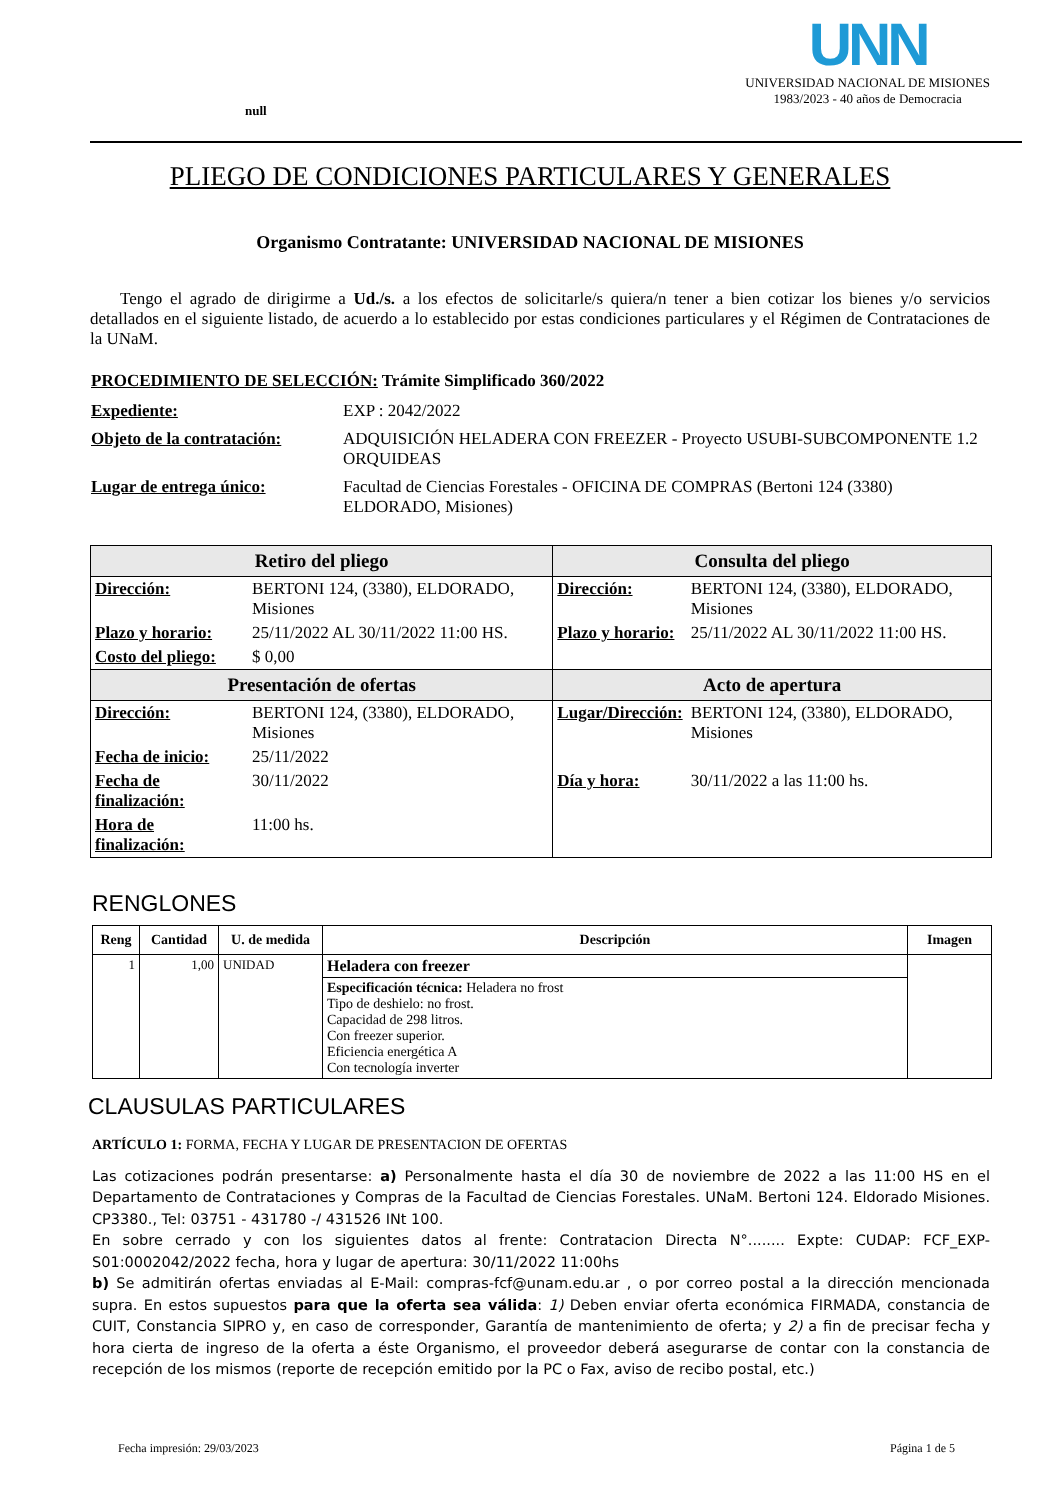null
UNN
UNIVERSIDAD NACIONAL DE MISIONES
1983/2023 - 40 años de Democracia
PLIEGO DE CONDICIONES PARTICULARES Y GENERALES
Organismo Contratante: UNIVERSIDAD NACIONAL DE MISIONES
Tengo el agrado de dirigirme a Ud./s. a los efectos de solicitarle/s quiera/n tener a bien cotizar los bienes y/o servicios detallados en el siguiente listado, de acuerdo a lo establecido por estas condiciones particulares y el Régimen de Contrataciones de la UNaM.
PROCEDIMIENTO DE SELECCIÓN: Trámite Simplificado 360/2022
Expediente: EXP : 2042/2022
Objeto de la contratación:
ADQUISICIÓN HELADERA CON FREEZER - Proyecto USUBI-SUBCOMPONENTE 1.2 ORQUIDEAS
Lugar de entrega único: Facultad de Ciencias Forestales - OFICINA DE COMPRAS (Bertoni 124 (3380) ELDORADO, Misiones)
| Retiro del pliego | | Consulta del pliego | |
| --- | --- | --- | --- |
| Dirección: | BERTONI 124, (3380), ELDORADO, Misiones | Dirección: | BERTONI 124, (3380), ELDORADO, Misiones |
| Plazo y horario: | 25/11/2022 AL 30/11/2022 11:00 HS. | Plazo y horario: | 25/11/2022 AL 30/11/2022 11:00 HS. |
| Costo del pliego: | $ 0,00 | | |
| Presentación de ofertas | | Acto de apertura | |
| Dirección: | BERTONI 124, (3380), ELDORADO, Misiones | Lugar/Dirección: | BERTONI 124, (3380), ELDORADO, Misiones |
| Fecha de inicio: | 25/11/2022 | | |
| Fecha de finalización: | 30/11/2022 | Día y hora: | 30/11/2022 a las 11:00 hs. |
| Hora de finalización: | 11:00 hs. | | |
RENGLONES
| Reng | Cantidad | U. de medida | Descripción | Imagen |
| --- | --- | --- | --- | --- |
| 1 | 1,00 | UNIDAD | Heladera con freezer | |
| | | | Especificación técnica: Heladera no frost Tipo de deshielo: no frost. Capacidad de 298 litros. Con freezer superior. Eficiencia energética A Con tecnología inverter | |
CLAUSULAS PARTICULARES
ARTÍCULO 1: FORMA, FECHA Y LUGAR DE PRESENTACION DE OFERTAS
Las cotizaciones podrán presentarse: a) Personalmente hasta el día 30 de noviembre de 2022 a las 11:00 HS en el Departamento de Contrataciones y Compras de la Facultad de Ciencias Forestales. UNaM. Bertoni 124. Eldorado Misiones. CP3380., Tel: 03751 - 431780 -/ 431526 INt 100.
En sobre cerrado y con los siguientes datos al frente: Contratacion Directa N°........ Expte: CUDAP: FCF_EXP-S01:0002042/2022 fecha, hora y lugar de apertura: 30/11/2022 11:00hs
b) Se admitirán ofertas enviadas al E-Mail: compras-fcf@unam.edu.ar , o por correo postal a la dirección mencionada supra. En estos supuestos para que la oferta sea válida: 1) Deben enviar oferta económica FIRMADA, constancia de CUIT, Constancia SIPRO y, en caso de corresponder, Garantía de mantenimiento de oferta; y 2) a fin de precisar fecha y hora cierta de ingreso de la oferta a éste Organismo, el proveedor deberá asegurarse de contar con la constancia de recepción de los mismos (reporte de recepción emitido por la PC o Fax, aviso de recibo postal, etc.)
Fecha impresión: 29/03/2023 Página 1 de 5